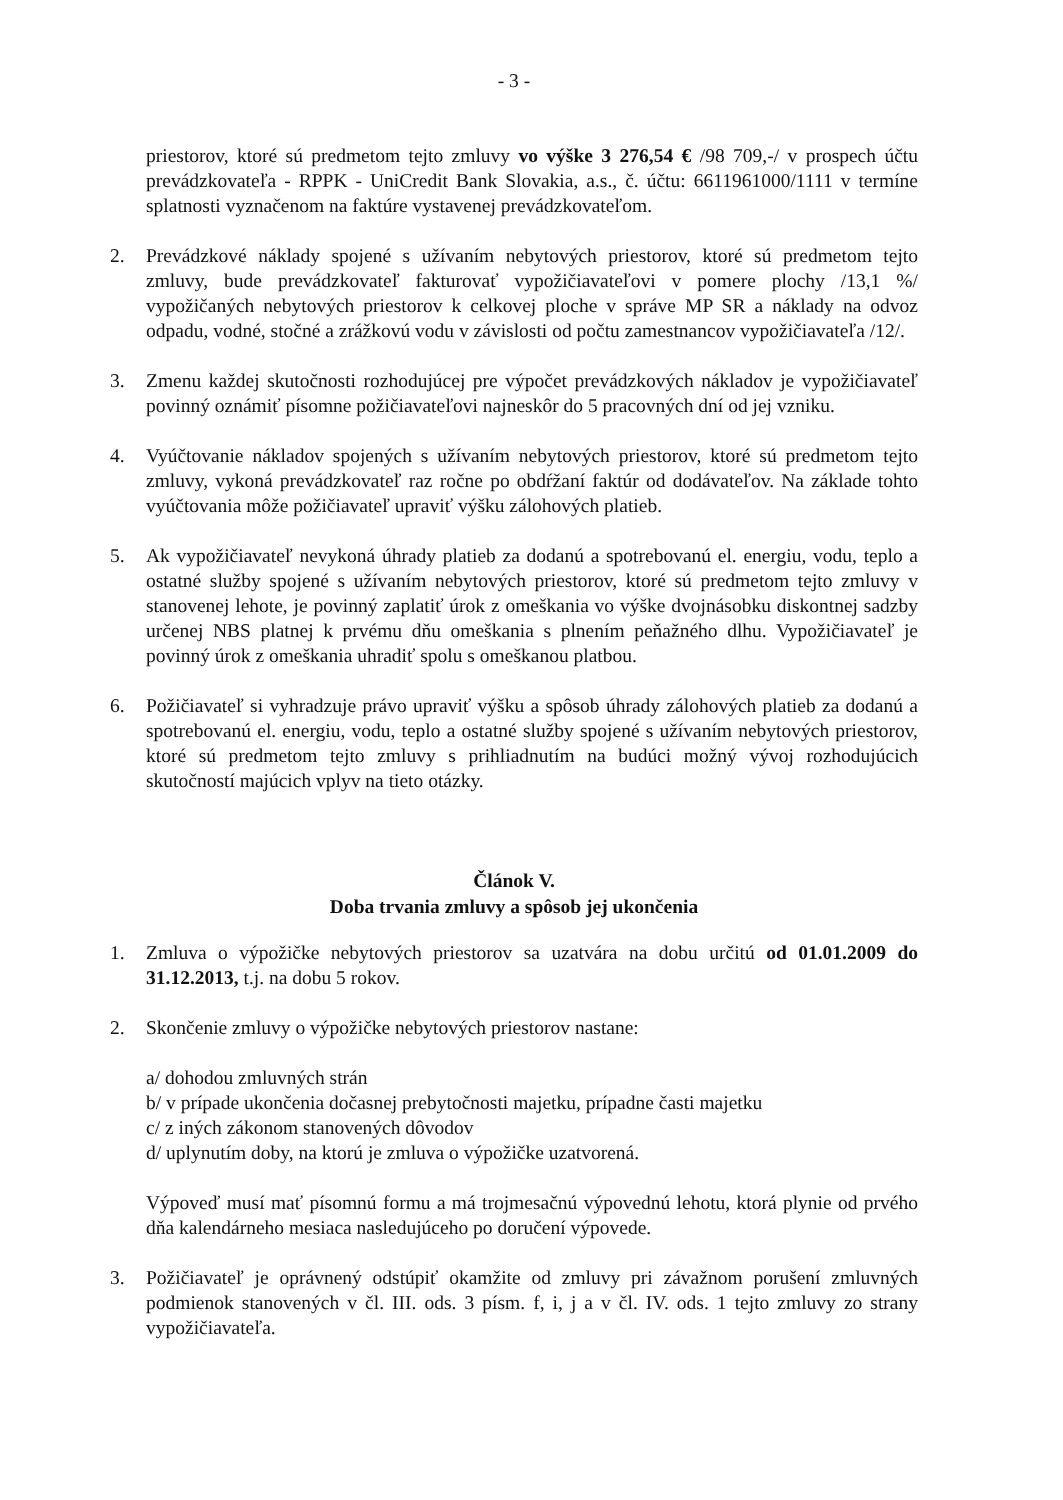- 3 -
priestorov, ktoré sú predmetom tejto zmluvy vo výške 3 276,54 € /98 709,-/ v prospech účtu prevádzkovateľa - RPPK - UniCredit Bank Slovakia, a.s., č. účtu: 6611961000/1111 v termíne splatnosti vyznačenom na faktúre vystavenej prevádzkovateľom.
2. Prevádzkové náklady spojené s užívaním nebytových priestorov, ktoré sú predmetom tejto zmluvy, bude prevádzkovateľ fakturovať vypožičiavateľovi v pomere plochy /13,1 %/ vypožičaných nebytových priestorov k celkovej ploche v správe MP SR a náklady na odvoz odpadu, vodné, stočné a zrážkovú vodu v závislosti od počtu zamestnancov vypožičiavateľa /12/.
3. Zmenu každej skutočnosti rozhodujúcej pre výpočet prevádzkových nákladov je vypožičiavateľ povinný oznámiť písomne požičiavateľovi najneskôr do 5 pracovných dní od jej vzniku.
4. Vyúčtovanie nákladov spojených s užívaním nebytových priestorov, ktoré sú predmetom tejto zmluvy, vykoná prevádzkovateľ raz ročne po obdŕžaní faktúr od dodávateľov. Na základe tohto vyúčtovania môže požičiavateľ upraviť výšku zálohových platieb.
5. Ak vypožičiavateľ nevykoná úhrady platieb za dodanú a spotrebovanú el. energiu, vodu, teplo a ostatné služby spojené s užívaním nebytových priestorov, ktoré sú predmetom tejto zmluvy v stanovenej lehote, je povinný zaplatiť úrok z omeškania vo výške dvojnásobku diskontnej sadzby určenej NBS platnej k prvému dňu omeškania s plnením peňažného dlhu. Vypožičiavateľ je povinný úrok z omeškania uhradiť spolu s omeškanou platbou.
6. Požičiavateľ si vyhradzuje právo upraviť výšku a spôsob úhrady zálohových platieb za dodanú a spotrebovanú el. energiu, vodu, teplo a ostatné služby spojené s užívaním nebytových priestorov, ktoré sú predmetom tejto zmluvy s prihliadnutím na budúci možný vývoj rozhodujúcich skutočností majúcich vplyv na tieto otázky.
Článok V.
Doba trvania zmluvy a spôsob jej ukončenia
1. Zmluva o výpožičke nebytových priestorov sa uzatvára na dobu určitú od 01.01.2009 do 31.12.2013, t.j. na dobu 5 rokov.
2. Skončenie zmluvy o výpožičke nebytových priestorov nastane:
a/ dohodou zmluvných strán
b/ v prípade ukončenia dočasnej prebytočnosti majetku, prípadne časti majetku
c/ z iných zákonom stanovených dôvodov
d/ uplynutím doby, na ktorú je zmluva o výpožičke uzatvorená.
Výpoveď musí mať písomnú formu a má trojmesačnú výpovednú lehotu, ktorá plynie od prvého dňa kalendárneho mesiaca nasledujúceho po doručení výpovede.
3. Požičiavateľ je oprávnený odstúpiť okamžite od zmluvy pri závažnom porušení zmluvných podmienok stanovených v čl. III. ods. 3 písm. f, i, j a v čl. IV. ods. 1 tejto zmluvy zo strany vypožičiavateľa.